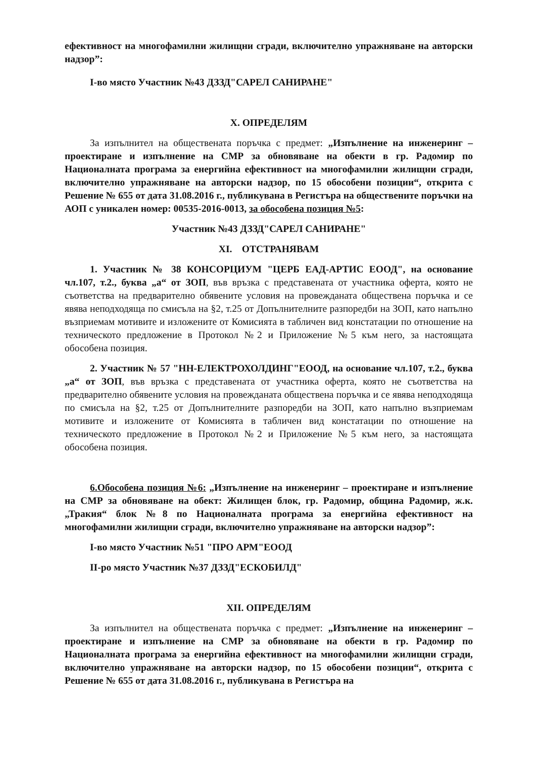ефективност на многофамилни жилищни сгради, включително упражняване на авторски надзор”:
I-во място Участник №43 ДЗЗД"САРЕЛ САНИРАНЕ"
X. ОПРЕДЕЛЯМ
За изпълнител на обществената поръчка с предмет: „Изпълнение на инженеринг – проектиране и изпълнение на СМР за обновяване на обекти в гр. Радомир по Националната програма за енергийна ефективност на многофамилни жилищни сгради, включително упражняване на авторски надзор, по 15 обособени позиции“, открита с Решение № 655 от дата 31.08.2016 г., публикувана в Регистъра на обществените поръчки на АОП с уникален номер: 00535-2016-0013, за обособена позиция №5:
Участник №43 ДЗЗД"САРЕЛ САНИРАНЕ"
XI. ОТСТРАНЯВАМ
1. Участник № 38 КОНСОРЦИУМ "ЦЕРБ ЕАД-АРТИС ЕООД", на основание чл.107, т.2., буква „а“ от ЗОП, във връзка с представената от участника оферта, която не съответства на предварително обявените условия на провежданата обществена поръчка и се явява неподходяща по смисъла на §2, т.25 от Допълнителните разпоредби на ЗОП, като напълно възприемам мотивите и изложените от Комисията в табличен вид констатации по отношение на техническото предложение в Протокол №2 и Приложение №5 към него, за настоящата обособена позиция.
2. Участник № 57 "НН-ЕЛЕКТРОХОЛДИНГ"ЕООД, на основание чл.107, т.2., буква „а“ от ЗОП, във връзка с представената от участника оферта, която не съответства на предварително обявените условия на провежданата обществена поръчка и се явява неподходяща по смисъла на §2, т.25 от Допълнителните разпоредби на ЗОП, като напълно възприемам мотивите и изложените от Комисията в табличен вид констатации по отношение на техническото предложение в Протокол №2 и Приложение №5 към него, за настоящата обособена позиция.
6.Обособена позиция №6: „Изпълнение на инженеринг – проектиране и изпълнение на СМР за обновяване на обект: Жилищен блок, гр. Радомир, община Радомир, ж.к. „Тракия“ блок №8 по Националната програма за енергийна ефективност на многофамилни жилищни сгради, включително упражняване на авторски надзор”:
I-во място Участник №51 "ПРО АРМ"ЕООД
II-ро място Участник №37 ДЗЗД"ЕСКОБИЛД"
XII. ОПРЕДЕЛЯМ
За изпълнител на обществената поръчка с предмет: „Изпълнение на инженеринг – проектиране и изпълнение на СМР за обновяване на обекти в гр. Радомир по Националната програма за енергийна ефективност на многофамилни жилищни сгради, включително упражняване на авторски надзор, по 15 обособени позиции“, открита с Решение № 655 от дата 31.08.2016 г., публикувана в Регистъра на